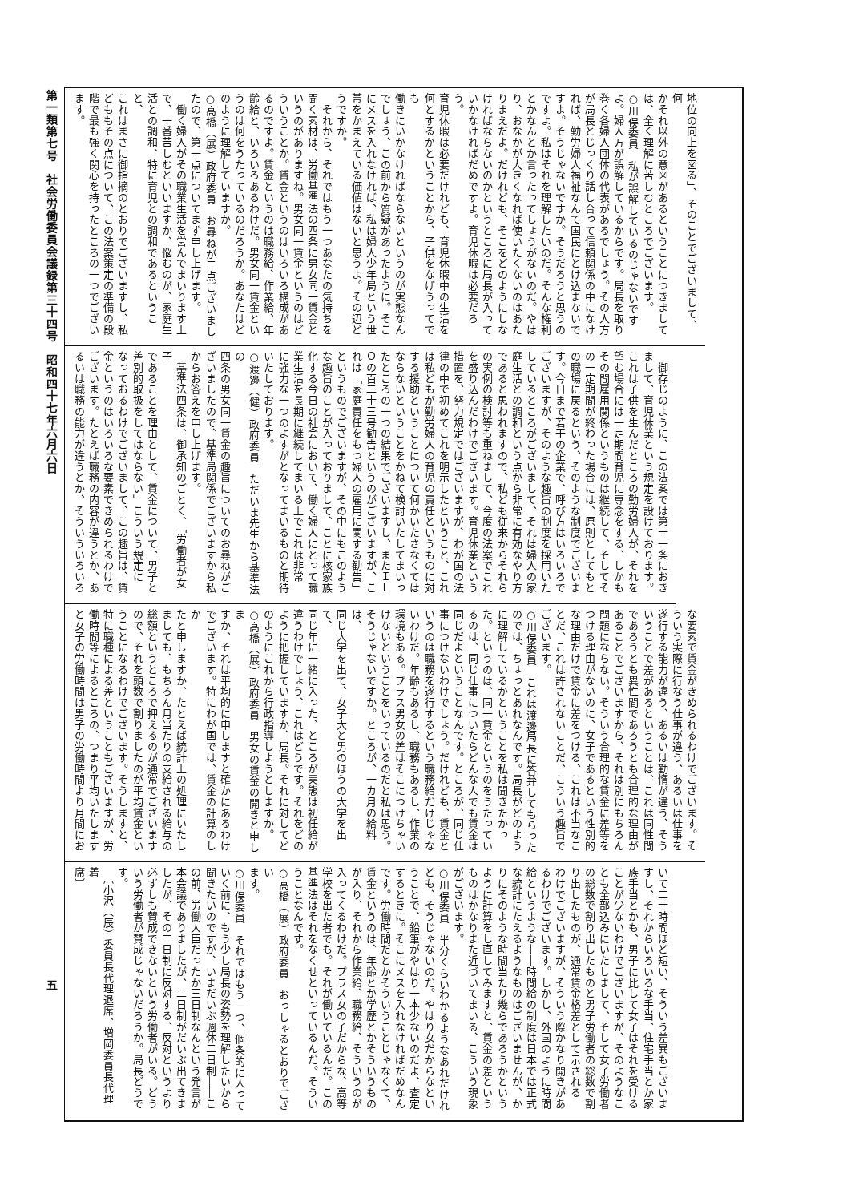第一類第七号　社会労働委員会議録第三十四号　昭和四十七年六月六日
五
地位の向上を図る」、そのことでございまして、何
かそれ以外の意図があるということにつきまして
は、全く理解に苦しむところでございます。
○川俣委員　私が誤解しているのじゃないです
よ。婦人方が誤解しているからです。局長を取り
巻く各婦人団体の代表があるでしょう。その人方
が局長とじっくり話し合って信頼関係の中になけ
れば、勤労婦人福祉なんて国民にとけ込まないで
すよ。そうじゃないですか。そうだろうと思うの
ですよ。私はそれを理解したいのだ。そんな権利
とかなんとか言ったってしょうがないのだ。やは
り、おなかが大きくなれば使いたくないのはあた
りまえだよ。だけれども、そこをどのようにしな
ければならないのかというところに局長が入って
いかなければだめですよ。育児休暇は必要だろう。
育児休暇は必要だけれども、育児休暇中の生活を
何とするかということから、子供をなげうってでも
働きにいかなければならないというのが実態なん
でしょう、この前から質疑があったように。そこ
にメスを入れなければ、私は婦人少年局という世
帯をかまえている価値はないと思うよ。その辺ど
うですか。
　それから、それではもう一つあなたの気持ちを
聞く素材は、労働基準法の四条に男女同一賃金と
いうのがありますね。男女同一賃金というのはど
ういうことか。賃金というのはいろいろ構成があ
るのですよ。賃金というのは職務給、作業給、年
齢給と、いろいろあるわけだ。男女同一賃金とい
うのは何をうたっているのだろうか。あなたはど
のように理解していますか。
○高橋（展）政府委員　お尋ねが二点ございまし
たので、第一点についてまず申し上げます。
　働く婦人がその職業生活を営んでまいります上
で、一番苦しむといいますか、悩むのが、家庭生
活との調和、特に育児との調和であるということ、
これはまさに御指摘のとおりでございますし、私
どももその点について、この法案策定の準備の段
階で最も強く関心を持ったところの一つでござい
ます。
　御存じのように、この法案では第十一条におき
まして、育児休業という規定を設けております。
これは子供を生んだところの勤労婦人が、それを
望む場合には一定期間育児に専念をする、しかも
その間雇用関係というものは継続して、そしてそ
の一定期間が終わった場合には、原則としてもと
の職場に戻るという、そのような制度でございま
す。今日まで若干の企業で、呼び方はいろいろで
ございますが、そのような趣旨の制度を採用いた
しているところがございまして、それは婦人の家
庭生活との調和という点から非常に有効なやり方
であると思われますので、私ども従来からそれら
の実例の検討等も重ねまして、今度の法案でこれ
を盛り込んだわけでございます。育児休業という
措置を、努力規定ではございますが、わが国の法
律の中で初めてこれを明示したということ、これ
は私どもが勤労婦人の育児の責任というものに対
する援助ということについて何かいたさなくては
ならないということをかねて検討いたしてまいっ
たところの一つの結果でございますし、またＩＬ
Ｏの百二十三号勧告というのがございますが、こ
れは「家庭責任をもつ婦人の雇用に関する勧告」
というものでございますが、その中にもこのよう
な趣旨のことが入っておりまして、ことに核家族
化する今日の社会において、働く婦人にとって職
業生活を長期に継続してまいる上でこれは非常
に強力な一つのよすがとなってまいるものと期待
いたしております。
○渡邊（健）政府委員　ただいま先生から基準法の
四条の男女同一賃金の趣旨についてのお尋ねがご
ざいましたので、基準局関係でございますから私
からお答えを申し上げます。
　基準法四条は、御承知のごとく、「労働者が女子
であることを理由として、賃金について、男子と
差別的取扱をしてはならない」こういう規定に
なっておるわけでございまして、この趣旨は、賃
金というのはいろいろな要素できめられるわけで
ございます。たとえば職務の内容が違うとか、あ
るいは職務の能力が違うとか、そういういろいろ
な要素で賃金がきめられるわけでございます。そ
ういう実際に行なう仕事が違う、あるいは仕事を
遂行する能力が違う、あるいは勤惰が違う、そう
いうことで差があるということは、これは同性間
であろうとも異性間であろうとも合理的な理由が
あることでございますから、それは別にもちろん
問題にならない。そういう合理的な賃金に差等を
つける理由がないのに、女子であるという性別的
な理由だけで賃金に差をつける、これは不当なこ
とだ、これは許されないことだ、こういう趣旨で
ございます。
○川俣委員　これは渡邊局長に答弁してもらった
のでは、ちょっとあれなんです。局長がどのよう
に理解しているかということを私は聞きたかっ
た。というのは、同一賃金というのをうたってい
るのは、同じ仕事についたらどんな人でも賃金は
同じだよということなんです。ところが、同じ仕
事につけないわけでしょう。だけれども、賃金と
いうのは職務を遂行するという職務給だけじゃな
いわけだ。年齢もあるし、職務もあるし、作業の
環境もある。プラス男女の差はそこにつけちゃい
けないということをいっているのだと私は思う。
そうじゃないですか。ところが、一カ月の給料は、
同じ大学を出て、女子大と男のほうの大学を出て、
同じ年に一緒に入った、ところが実態は初任給が
違うわけでしょう、これはどうです。それをどの
ように把握していますか、局長。それに対してど
のようにこれから行政指導しようとしますか。
○高橋（展）政府委員　男女の賃金の開きと申しま
すか、それは平均的に申しますと確かにあるわけ
でございます。特にわが国では、賃金の計算のしか
たと申しますか、たとえば統計上の処理にいたし
ましても、もちろん月当たりの支給される給与の
総額というところで押えるのが通常でございます
ので、それを頭数で割りましたのが平均賃金とい
うことになるわけでございます。そうしますと、
特に職種による差ということもございますが、労
働時間等によるところの、つまり平均いたします
と女子の労働時間は男子の労働時間より月間にお
いて二十時間ほど短い、そういう差異もございま
すし、それからいろいろな手当、住宅手当とか家
族手当とかも、男子に比して女子はそれを受ける
ことが少ないわけでございますが、そのようなこ
とも全部込みにいたしまして、そして女子労働者
の総数で割り出したものと男子労働者の総数で割
り出したものが、通常賃金格差として示される
わけでございますが、そういう際かなり開きがあ
るわけでございます。しかし、外国のように時間
給というような――時間給の制度は日本では正式
な統計にたえるようなものはございませんが、か
りにそのような時間当たり幾らであろうかという
ように計算をし直してみますと、賃金の差という
ものはかなりまた近づいてまいる、こういう現象
がございます。
○川俣委員　半分くらいわかるようなあれだけれ
ども、そうじゃないのだ。やはり女だからなとい
うことで、鉛筆がやはり一本少ないのだよ、査定
するときに。そこにメスを入れなければだめなん
です。労働時間だとかそういうことじゃなくて、
賃金というのは、年齢とか学歴とかそういうもの
が入り、それから作業給、職務給、そういうのが
入ってくるわけだ。プラス女の子だからな、高等
学校を出た者でも。それが働いているんだ。この
基準法はそれをなくせといっているんだ。そうい
うことなんです。
○高橋（展）政府委員　おっしゃるとおりでござい
ます。
○川俣委員　それではもう一つ、個条的に入って
いく前に、もう少し局長の姿勢を理解したいから
聞きたいのですが、いまだいぶ週休二日制――こ
の前、労働大臣だったか三日制なんという発言が
本会議でありましたが、二日制がだいぶ出てきま
したが、その二日制に反対する、反対というより
必ずしも賛成できないという労働者がいる。どう
いう労働者が賛成じゃないだろうか。局長どうで
す。
　〔小沢（辰）委員長代理退席、増岡委員長代理着
席〕